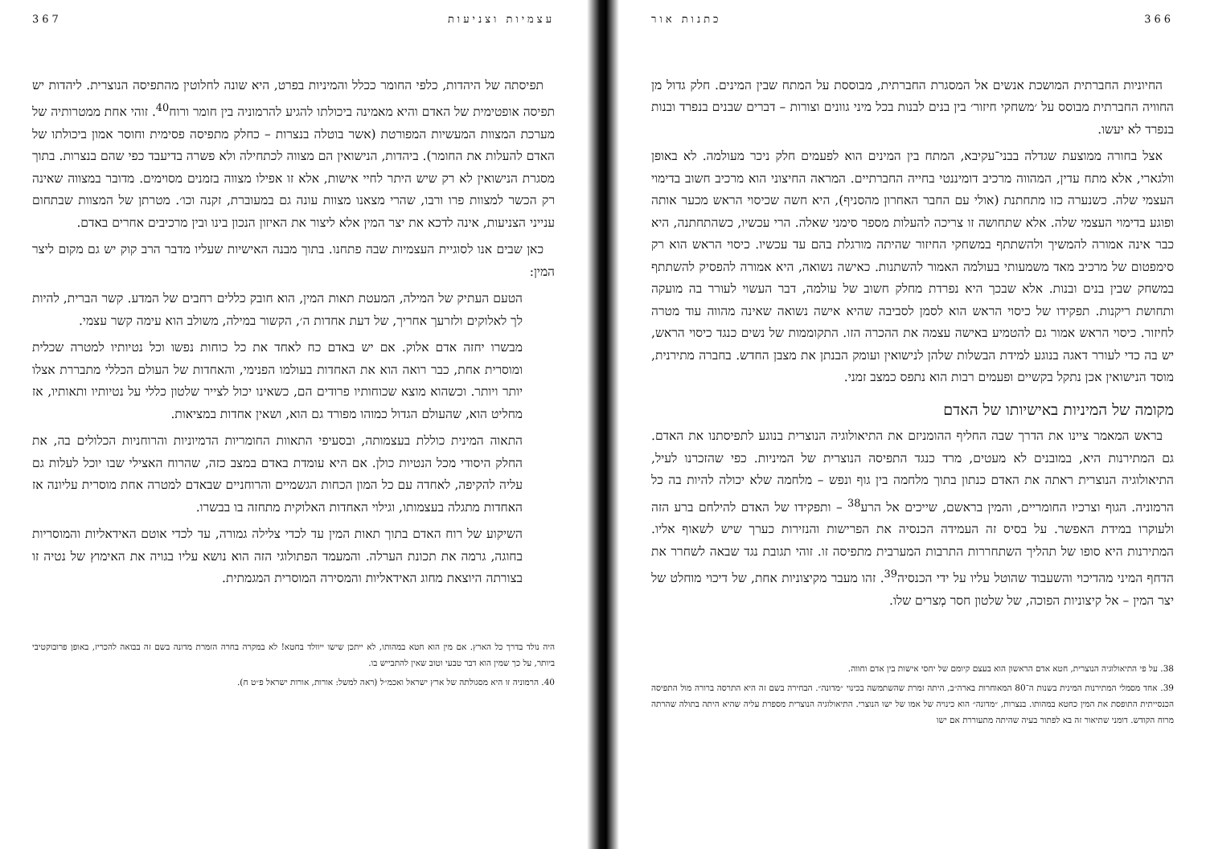366 כתנות אור
החיוניות החברתית המושכת אנשים אל המסגרת החברתית, מבוססת על המתח שבין המינים. חלק גדול מן החוויה החברתית מבוסס על ׳משחקי חיזור׳ בין בנים לבנות בכל מיני גוונים וצורות – דברים שבנים בנפרד ובנות בנפרד לא יעשו.
אצל בחורה ממוצעת שגדלה בבני־עקיבא, המתח בין המינים הוא לפעמים חלק ניכר מעולמה. לא באופן וולגארי, אלא מתח עדין, המהווה מרכיב דומיננטי בחייה החברתיים. המראה החיצוני הוא מרכיב חשוב בדימוי העצמי שלה. כשנערה כזו מתחתנת (אולי עם החבר האחרון מהסניף), היא חשה שכיסוי הראש מכער אותה ופוגע בדימוי העצמי שלה. אלא שתחושה זו צריכה להעלות מספר סימני שאלה. הרי עכשיו, כשהתחתנה, היא כבר אינה אמורה להמשיך ולהשתתף במשחקי החיזור שהיתה מורגלת בהם עד עכשיו. כיסוי הראש הוא רק סימפטום של מרכיב מאד משמעותי בעולמה האמור להשתנות. כאישה נשואה, היא אמורה להפסיק להשתתף במשחק שבין בנים ובנות. אלא שבכך היא נפרדת מחלק חשוב של עולמה, דבר העשוי לעורר בה מועקה ותחושת ריקנות. תפקידו של כיסוי הראש הוא לסמן לסביבה שהיא אישה נשואה שאינה מהווה עוד מטרה לחיזור. כיסוי הראש אמור גם להטמיע באישה עצמה את ההכרה הזו. התקוממות של נשים כנגד כיסוי הראש, יש בה כדי לעורר דאגה בנוגע למידת הבשלות שלהן לנישואין ועומק הבנתן את מצבן החדש. בחברה מתירנית, מוסד הנישואין אכן נתקל בקשיים ופעמים רבות הוא נתפס כמצב זמני.
מקומה של המיניות באישיותו של האדם
בראש המאמר ציינו את הדרך שבה החליף ההומניזם את התיאולוגיה הנוצרית בנוגע לתפיסתנו את האדם. גם המתירנות היא, במובנים לא מעטים, מרד כנגד התפיסה הנוצרית של המיניות. כפי שהזכרנו לעיל, התיאולוגיה הנוצרית ראתה את האדם כנתון בתוך מלחמה בין גוף ונפש – מלחמה שלא יכולה להיות בה כל הרמוניה. הגוף וצרכיו החומריים, והמין בראשם, שייכים אל הרע<sup>38</sup> – ותפקידו של האדם להילחם ברע הזה ולעוקרו במידת האפשר. על בסיס זה העמידה הכנסיה את הפרישות והנזירות כערך שיש לשאוף אליו. המתירנות היא סופו של תהליך השתחררות התרבות המערבית מתפיסה זו. זוהי תגובת נגד שבאה לשחרר את הדחף המיני מהדיכוי והשעבוד שהוטל עליו על ידי הכנסיה<sup>39</sup>. זהו מעבר מקיצוניות אחת, של דיכוי מוחלט של יצר המין – אל קיצוניות הפוכה, של שלטון חסר מְצרים שלו.
38. על פי התיאולוגיה הנוצרית, חטא אדם הראשון הוא בעצם קיומם של יחסי אישות בין אדם וחווה.
39. אחד מסמלי המתירנות המינית בשנות ה־80 המאוחרות בארה״ב, היתה זמרת שהשתמשה בכינוי ״מדונה״. הבחירה בשם זה היא התרסה ברורה מול התפיסה הכנסייתית התופסת את המין כחטא במהותו. בנצרות, ״מדונה״ הוא כינויה של אמו של ישו הנוצרי. התיאולוגיה הנוצרית מספרת עליה שהיא היתה בתולה שהרתה מרוח הקודש. דומני שתיאור זה בא לפתור בעיה שהיתה מתעוררת אם ישו
עצמיות וצניעות 367
תפיסתה של היהדות, כלפי החומר ככלל והמיניות בפרט, היא שונה לחלוטין מהתפיסה הנוצרית. ליהדות יש תפיסה אופטימית של האדם והיא מאמינה ביכולתו להגיע להרמוניה בין חומר ורוח<sup>40</sup>. זוהי אחת ממטרותיה של מערכת המצוות המעשיות המפורטת (אשר בוטלה בנצרות – כחלק מתפיסה פסימית וחוסר אמון ביכולתו של האדם להעלות את החומר). ביהדות, הנישואין הם מצווה לכתחילה ולא פשרה בדיעבד כפי שהם בנצרות. בתוך מסגרת הנישואין לא רק שיש היתר לחיי אישות, אלא זו אפילו מצווה בזמנים מסוימים. מדובר במצווה שאינה רק הכשר למצוות פרו ורבו, שהרי מצאנו מצוות עונה גם במעוברת, זקנה וכו׳. מטרתן של המצוות שבתחום ענייני הצניעות, אינה לדכא את יצר המין אלא ליצור את האיזון הנכון בינו ובין מרכיבים אחרים באדם.
כאן שבים אנו לסוגיית העצמיות שבה פתחנו. בתוך מבנה האישיות שעליו מדבר הרב קוק יש גם מקום ליצר המין:
הטעם העתיק של המילה, המעטת תאות המין, הוא חובק כללים רחבים של המדע. קשר הברית, להיות לך לאלוקים ולזרעך אחריך, של דעת אחדות ה׳, הקשור במילה, משולב הוא עימה קשר עצמי.
מבשרו יחזה אדם אלוק. אם יש באדם כח לאחד את כל כוחות נפשו וכל נטיותיו למטרה שכלית ומוסרית אחת, כבר רואה הוא את האחדות בעולמו הפנימי, והאחדות של העולם הכללי מתבררת אצלו יותר ויותר. וכשהוא מוצא שכוחותיו פרודים הם, כשאינו יכול לצייר שלטון כללי על נטיותיו ותאותיו, אז מחליט הוא, שהעולם הגדול כמוהו מפורד גם הוא, ושאין אחדות במציאות.
התאוה המינית כוללת בעצמותה, ובסעיפי התאוות החומריות הדמיוניות והרוחניות הכלולים בה, את החלק היסודי מכל הנטיות כולן. אם היא עומדת באדם במצב כזה, שהרוח האצילי שבו יוכל לעלות גם עליה להקיפה, לאחדה עם כל המון הכחות הגשמיים והרוחניים שבאדם למטרה אחת מוסרית עליונה אז האחדות מתגלה בעצמותו, וגילוי האחדות האלוקית מתחזה בו בבשרו.
השיקוע של רוח האדם בתוך תאות המין עד לכדי צלילה גמורה, עד לכדי אוטם האידאליות והמוסריות בחוגה, גרמה את תכונת הערלה. והמעמד הפתולוגי הזה הוא נושא עליו בגויה את האימוץ של נטיה זו בצורתה היוצאת מחוג האידאליות והמסירה המוסרית המגמתית.
היה נולד בדרך כל הארץ. אם מין הוא חטא במהותו, לא ייתכן שישו ייוולד בחטא! לא במקרה בחרה הזמרת מדונה בשם זה בבואה להכריז, באופן פרובוקטיבי ביותר, על כך שמין הוא דבר טבעי וטוב שאין להתבייש בו.
40. הרמוניה זו היא מסגולתה של ארץ ישראל ואכמ״ל (ראה למשל: אורות, אורות ישראל פ״ט ח).